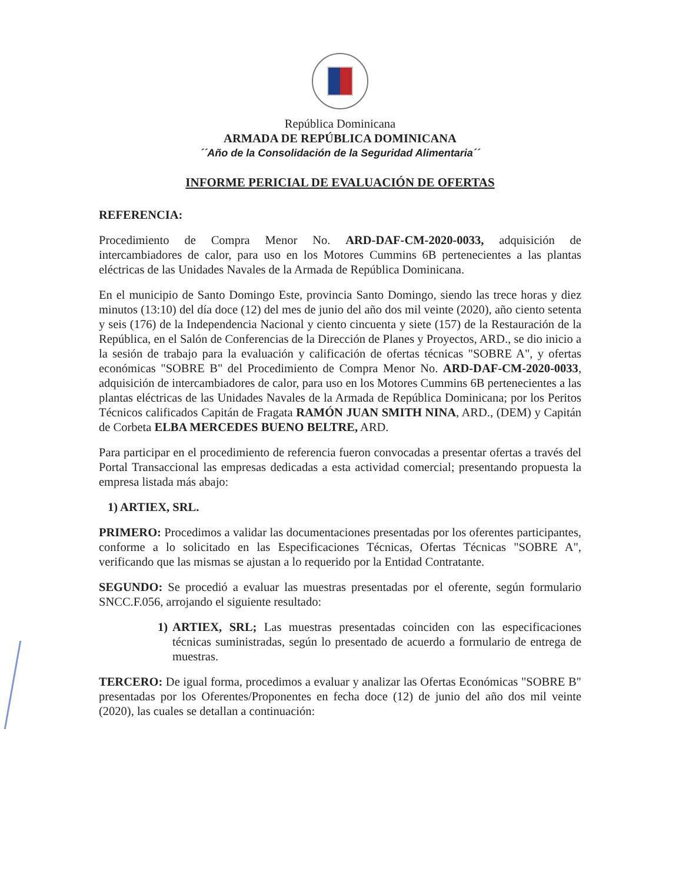República Dominicana
ARMADA DE REPÚBLICA DOMINICANA
´´Año de la Consolidación de la Seguridad Alimentaria´´
INFORME PERICIAL DE EVALUACIÓN DE OFERTAS
REFERENCIA:
Procedimiento de Compra Menor No. ARD-DAF-CM-2020-0033, adquisición de intercambiadores de calor, para uso en los Motores Cummins 6B pertenecientes a las plantas eléctricas de las Unidades Navales de la Armada de República Dominicana.
En el municipio de Santo Domingo Este, provincia Santo Domingo, siendo las trece horas y diez minutos (13:10) del día doce (12) del mes de junio del año dos mil veinte (2020), año ciento setenta y seis (176) de la Independencia Nacional y ciento cincuenta y siete (157) de la Restauración de la República, en el Salón de Conferencias de la Dirección de Planes y Proyectos, ARD., se dio inicio a la sesión de trabajo para la evaluación y calificación de ofertas técnicas "SOBRE A", y ofertas económicas "SOBRE B" del Procedimiento de Compra Menor No. ARD-DAF-CM-2020-0033, adquisición de intercambiadores de calor, para uso en los Motores Cummins 6B pertenecientes a las plantas eléctricas de las Unidades Navales de la Armada de República Dominicana; por los Peritos Técnicos calificados Capitán de Fragata RAMÓN JUAN SMITH NINA, ARD., (DEM) y Capitán de Corbeta ELBA MERCEDES BUENO BELTRE, ARD.
Para participar en el procedimiento de referencia fueron convocadas a presentar ofertas a través del Portal Transaccional las empresas dedicadas a esta actividad comercial; presentando propuesta la empresa listada más abajo:
1) ARTIEX, SRL.
PRIMERO: Procedimos a validar las documentaciones presentadas por los oferentes participantes, conforme a lo solicitado en las Especificaciones Técnicas, Ofertas Técnicas "SOBRE A", verificando que las mismas se ajustan a lo requerido por la Entidad Contratante.
SEGUNDO: Se procedió a evaluar las muestras presentadas por el oferente, según formulario SNCC.F.056, arrojando el siguiente resultado:
1) ARTIEX, SRL; Las muestras presentadas coinciden con las especificaciones técnicas suministradas, según lo presentado de acuerdo a formulario de entrega de muestras.
TERCERO: De igual forma, procedimos a evaluar y analizar las Ofertas Económicas "SOBRE B" presentadas por los Oferentes/Proponentes en fecha doce (12) de junio del año dos mil veinte (2020), las cuales se detallan a continuación: